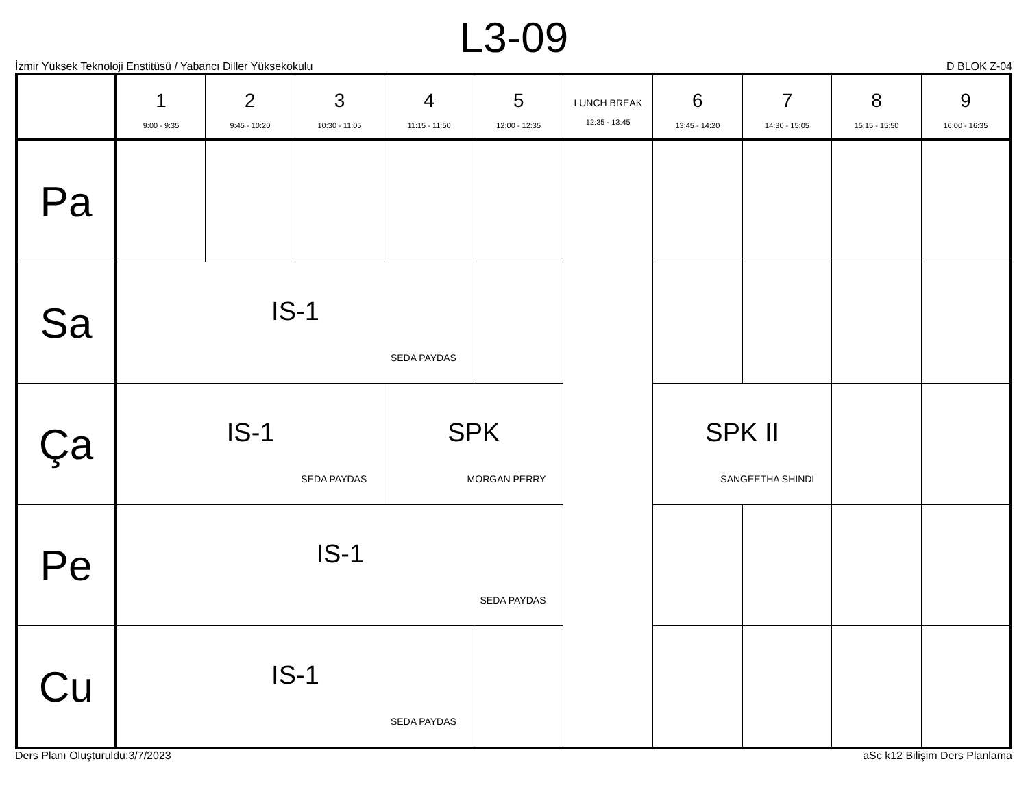L3-09
İzmir Yüksek Teknoloji Enstitüsü / Yabancı Diller Yüksekokulu D BLOK Z-04
| | 1 9:00 - 9:35 | 2 9:45 - 10:20 | 3 10:30 - 11:05 | 4 11:15 - 11:50 | 5 12:00 - 12:35 | LUNCH BREAK 12:35 - 13:45 | 6 13:45 - 14:20 | 7 14:30 - 15:05 | 8 15:15 - 15:50 | 9 16:00 - 16:35 |
| --- | --- | --- | --- | --- | --- | --- | --- | --- | --- | --- |
| Pa | | | | | | | | | | |
| Sa | IS-1 SEDA PAYDAS | | | | | | | | | |
| Ça | IS-1 SEDA PAYDAS | | | SPK MORGAN PERRY | | | SPK II SANGEETHA SHINDI | | | |
| Pe | IS-1 SEDA PAYDAS | | | | | | | | | |
| Cu | IS-1 SEDA PAYDAS | | | | | | | | | |
Ders Planı Oluşturuldu:3/7/2023 aSc k12 Bilişim Ders Planlama